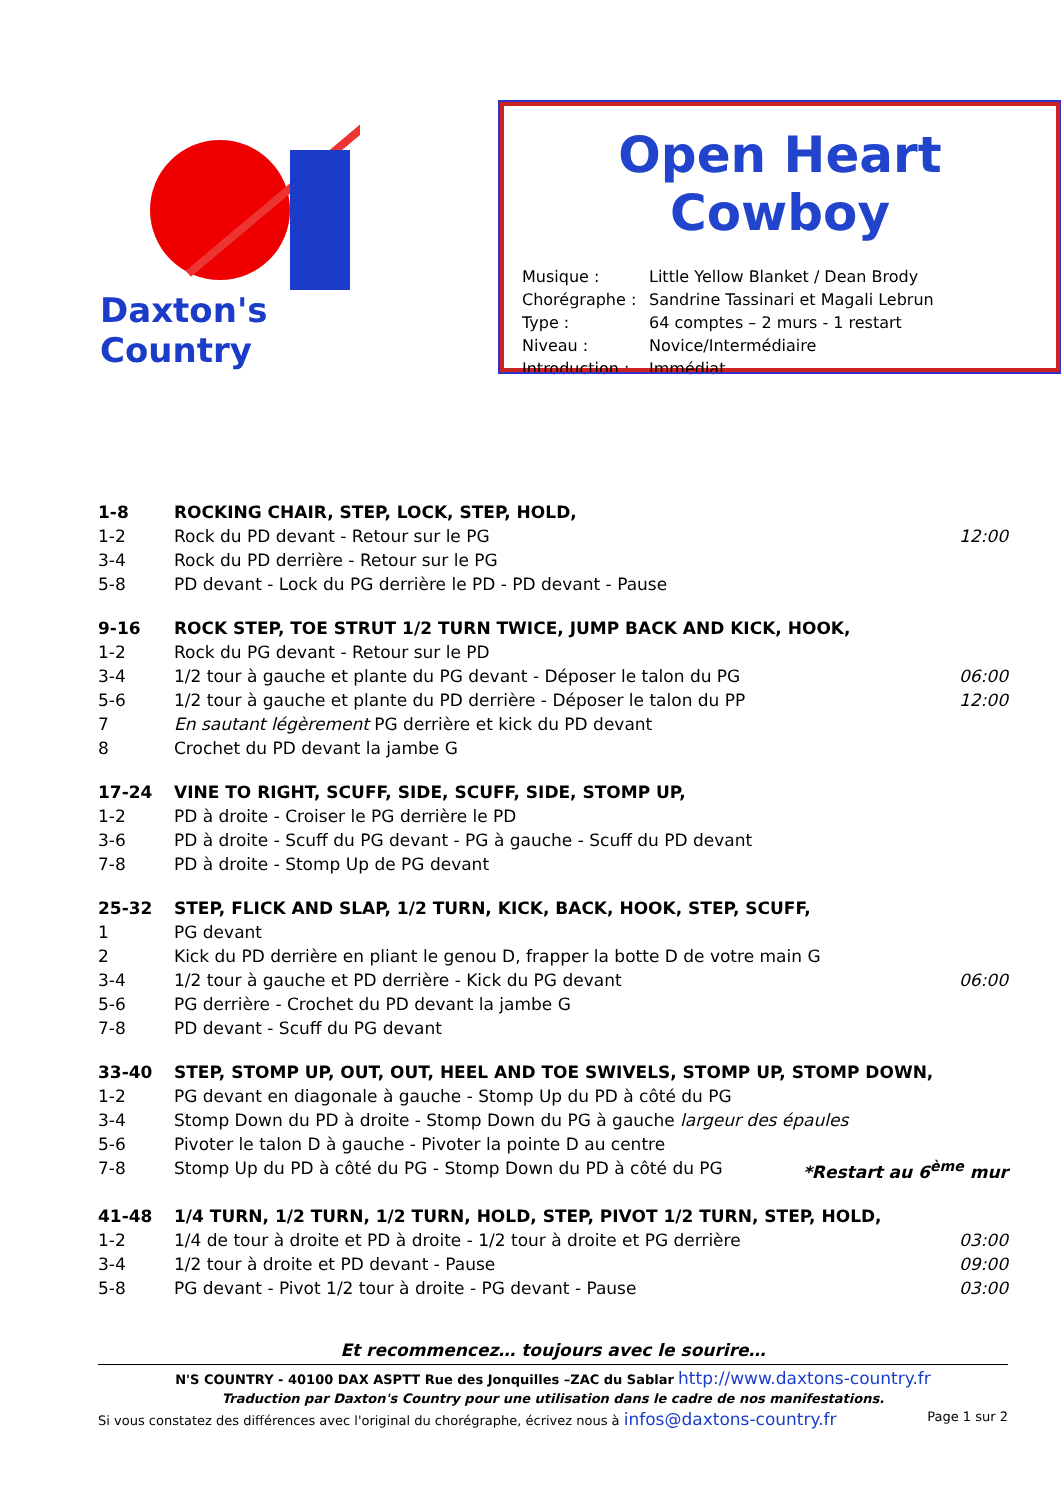Daxton's Country
Open Heart Cowboy
| Musique : | Little Yellow Blanket / Dean Brody |
| Chorégraphe : | Sandrine Tassinari et Magali Lebrun |
| Type : | 64 comptes – 2 murs - 1 restart |
| Niveau : | Novice/Intermédiaire |
| Introduction : | Immédiat |
| 1-8 | ROCKING CHAIR, STEP, LOCK, STEP, HOLD, | |
| 1-2 | Rock du PD devant - Retour sur le PG | 12:00 |
| 3-4 | Rock du PD derrière - Retour sur le PG | |
| 5-8 | PD devant - Lock du PG derrière le PD - PD devant - Pause | |
| 9-16 | ROCK STEP, TOE STRUT 1/2 TURN TWICE, JUMP BACK AND KICK, HOOK, | |
| 1-2 | Rock du PG devant - Retour sur le PD | |
| 3-4 | 1/2 tour à gauche et plante du PG devant - Déposer le talon du PG | 06:00 |
| 5-6 | 1/2 tour à gauche et plante du PD derrière - Déposer le talon du PP | 12:00 |
| 7 | En sautant légèrement PG derrière et kick du PD devant | |
| 8 | Crochet du PD devant la jambe G | |
| 17-24 | VINE TO RIGHT, SCUFF, SIDE, SCUFF, SIDE, STOMP UP, | |
| 1-2 | PD à droite - Croiser le PG derrière le PD | |
| 3-6 | PD à droite - Scuff du PG devant - PG à gauche - Scuff du PD devant | |
| 7-8 | PD à droite - Stomp Up de PG devant | |
| 25-32 | STEP, FLICK AND SLAP, 1/2 TURN, KICK, BACK, HOOK, STEP, SCUFF, | |
| 1 | PG devant | |
| 2 | Kick du PD derrière en pliant le genou D, frapper la botte D de votre main G | |
| 3-4 | 1/2 tour à gauche et PD derrière - Kick du PG devant | 06:00 |
| 5-6 | PG derrière - Crochet du PD devant la jambe G | |
| 7-8 | PD devant - Scuff du PG devant | |
| 33-40 | STEP, STOMP UP, OUT, OUT, HEEL AND TOE SWIVELS, STOMP UP, STOMP DOWN, | |
| 1-2 | PG devant en diagonale à gauche - Stomp Up du PD à côté du PG | |
| 3-4 | Stomp Down du PD à droite - Stomp Down du PG à gauche largeur des épaules | |
| 5-6 | Pivoter le talon D à gauche - Pivoter la pointe D au centre | |
| 7-8 | Stomp Up du PD à côté du PG - Stomp Down du PD à côté du PG *Restart au 6<sup>ème</sup> mur | |
| 41-48 | 1/4 TURN, 1/2 TURN, 1/2 TURN, HOLD, STEP, PIVOT 1/2 TURN, STEP, HOLD, | |
| 1-2 | 1/4 de tour à droite et PD à droite - 1/2 tour à droite et PG derrière | 03:00 |
| 3-4 | 1/2 tour à droite et PD devant - Pause | 09:00 |
| 5-8 | PG devant - Pivot 1/2 tour à droite - PG devant - Pause | 03:00 |
Et recommencez… toujours avec le sourire…
N'S COUNTRY - 40100 DAX ASPTT Rue des Jonquilles –ZAC du Sablar http://www.daxtons-country.fr
Traduction par Daxton's Country pour une utilisation dans le cadre de nos manifestations.
Si vous constatez des différences avec l'original du chorégraphe, écrivez nous à infos@daxtons-country.fr Page 1 sur 2